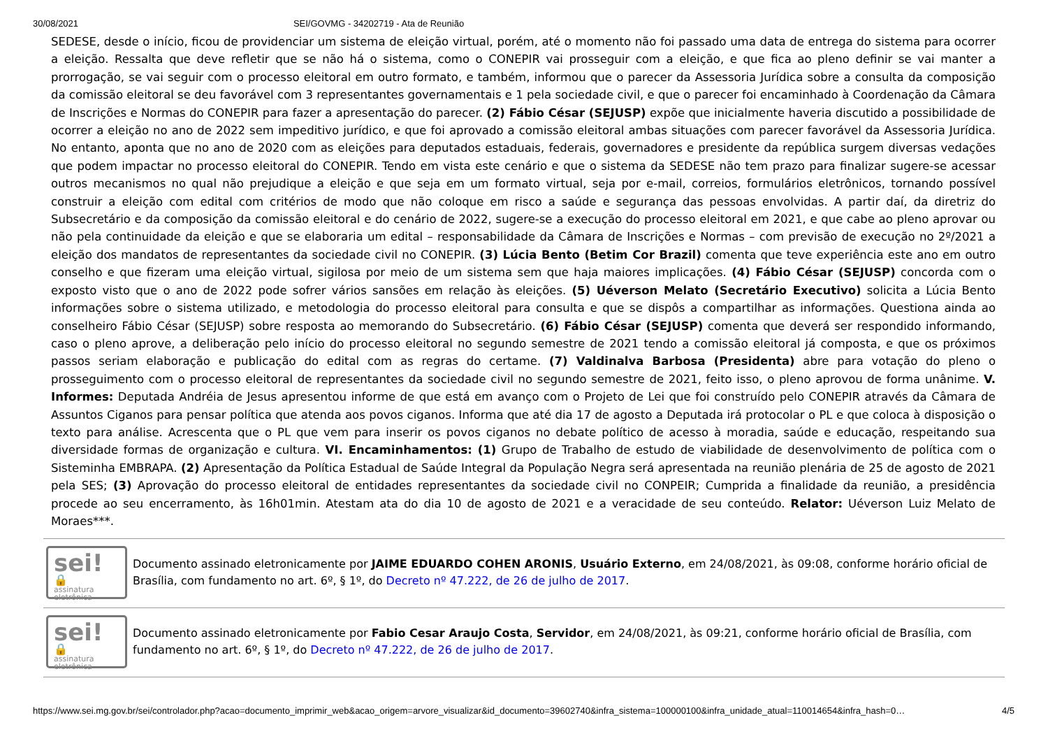30/08/2021 SEI/GOVMG - 34202719 - Ata de Reunião
SEDESE, desde o início, ficou de providenciar um sistema de eleição virtual, porém, até o momento não foi passado uma data de entrega do sistema para ocorrer a eleição. Ressalta que deve refletir que se não há o sistema, como o CONEPIR vai prosseguir com a eleição, e que fica ao pleno definir se vai manter a prorrogação, se vai seguir com o processo eleitoral em outro formato, e também, informou que o parecer da Assessoria Jurídica sobre a consulta da composição da comissão eleitoral se deu favorável com 3 representantes governamentais e 1 pela sociedade civil, e que o parecer foi encaminhado à Coordenação da Câmara de Inscrições e Normas do CONEPIR para fazer a apresentação do parecer. (2) Fábio César (SEJUSP) expõe que inicialmente haveria discutido a possibilidade de ocorrer a eleição no ano de 2022 sem impeditivo jurídico, e que foi aprovado a comissão eleitoral ambas situações com parecer favorável da Assessoria Jurídica. No entanto, aponta que no ano de 2020 com as eleições para deputados estaduais, federais, governadores e presidente da república surgem diversas vedações que podem impactar no processo eleitoral do CONEPIR. Tendo em vista este cenário e que o sistema da SEDESE não tem prazo para finalizar sugere-se acessar outros mecanismos no qual não prejudique a eleição e que seja em um formato virtual, seja por e-mail, correios, formulários eletrônicos, tornando possível construir a eleição com edital com critérios de modo que não coloque em risco a saúde e segurança das pessoas envolvidas. A partir daí, da diretriz do Subsecretário e da composição da comissão eleitoral e do cenário de 2022, sugere-se a execução do processo eleitoral em 2021, e que cabe ao pleno aprovar ou não pela continuidade da eleição e que se elaboraria um edital – responsabilidade da Câmara de Inscrições e Normas – com previsão de execução no 2º/2021 a eleição dos mandatos de representantes da sociedade civil no CONEPIR. (3) Lúcia Bento (Betim Cor Brazil) comenta que teve experiência este ano em outro conselho e que fizeram uma eleição virtual, sigilosa por meio de um sistema sem que haja maiores implicações. (4) Fábio César (SEJUSP) concorda com o exposto visto que o ano de 2022 pode sofrer vários sansões em relação às eleições. (5) Uéverson Melato (Secretário Executivo) solicita a Lúcia Bento informações sobre o sistema utilizado, e metodologia do processo eleitoral para consulta e que se dispôs a compartilhar as informações. Questiona ainda ao conselheiro Fábio César (SEJUSP) sobre resposta ao memorando do Subsecretário. (6) Fábio César (SEJUSP) comenta que deverá ser respondido informando, caso o pleno aprove, a deliberação pelo início do processo eleitoral no segundo semestre de 2021 tendo a comissão eleitoral já composta, e que os próximos passos seriam elaboração e publicação do edital com as regras do certame. (7) Valdinalva Barbosa (Presidenta) abre para votação do pleno o prosseguimento com o processo eleitoral de representantes da sociedade civil no segundo semestre de 2021, feito isso, o pleno aprovou de forma unânime. V. Informes: Deputada Andréia de Jesus apresentou informe de que está em avanço com o Projeto de Lei que foi construído pelo CONEPIR através da Câmara de Assuntos Ciganos para pensar política que atenda aos povos ciganos. Informa que até dia 17 de agosto a Deputada irá protocolar o PL e que coloca à disposição o texto para análise. Acrescenta que o PL que vem para inserir os povos ciganos no debate político de acesso à moradia, saúde e educação, respeitando sua diversidade formas de organização e cultura. VI. Encaminhamentos: (1) Grupo de Trabalho de estudo de viabilidade de desenvolvimento de política com o Sisteminha EMBRAPA. (2) Apresentação da Política Estadual de Saúde Integral da População Negra será apresentada na reunião plenária de 25 de agosto de 2021 pela SES; (3) Aprovação do processo eleitoral de entidades representantes da sociedade civil no CONPEIR; Cumprida a finalidade da reunião, a presidência procede ao seu encerramento, às 16h01min. Atestam ata do dia 10 de agosto de 2021 e a veracidade de seu conteúdo. Relator: Uéverson Luiz Melato de Moraes***.
sei! 🔒
assinatura eletrônica
Documento assinado eletronicamente por JAIME EDUARDO COHEN ARONIS, Usuário Externo, em 24/08/2021, às 09:08, conforme horário oficial de Brasília, com fundamento no art. 6º, § 1º, do Decreto nº 47.222, de 26 de julho de 2017.
sei! 🔒
assinatura eletrônica
Documento assinado eletronicamente por Fabio Cesar Araujo Costa, Servidor, em 24/08/2021, às 09:21, conforme horário oficial de Brasília, com fundamento no art. 6º, § 1º, do Decreto nº 47.222, de 26 de julho de 2017.
https://www.sei.mg.gov.br/sei/controlador.php?acao=documento_imprimir_web&acao_origem=arvore_visualizar&id_documento=39602740&infra_sistema=100000100&infra_unidade_atual=110014654&infra_hash=0… 4/5